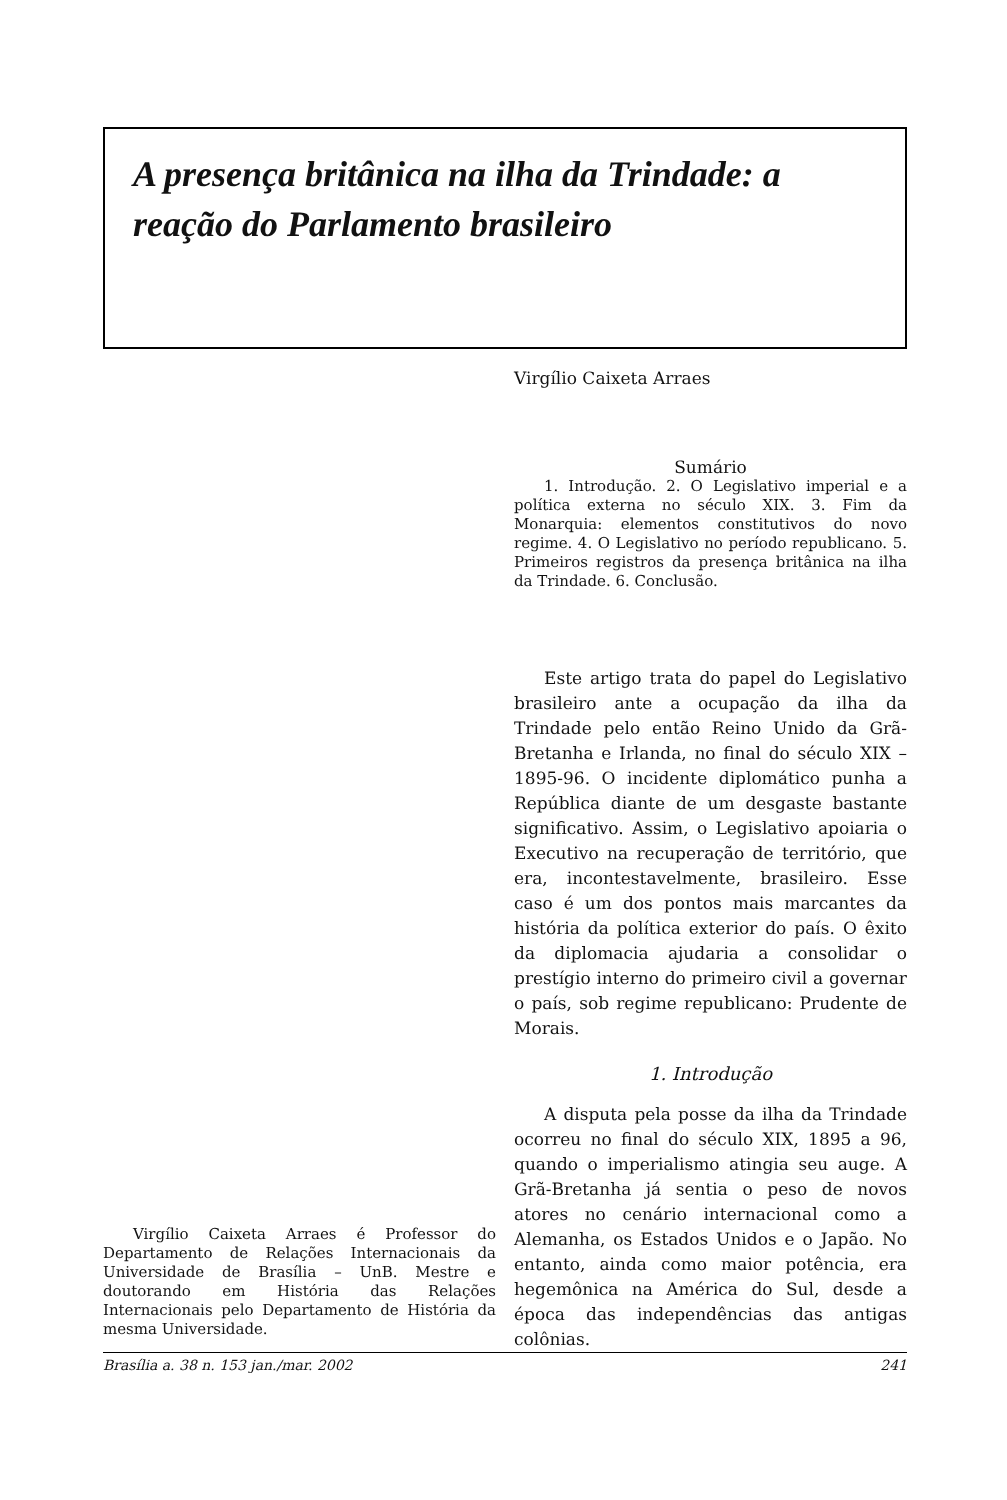A presença britânica na ilha da Trindade: a reação do Parlamento brasileiro
Virgílio Caixeta Arraes é Professor do Departamento de Relações Internacionais da Universidade de Brasília – UnB. Mestre e doutorando em História das Relações Internacionais pelo Departamento de História da mesma Universidade.
Virgílio Caixeta Arraes
Sumário
1. Introdução. 2. O Legislativo imperial e a política externa no século XIX. 3. Fim da Monarquia: elementos constitutivos do novo regime. 4. O Legislativo no período republicano. 5. Primeiros registros da presença britânica na ilha da Trindade. 6. Conclusão.
Este artigo trata do papel do Legislativo brasileiro ante a ocupação da ilha da Trindade pelo então Reino Unido da Grã-Bretanha e Irlanda, no final do século XIX – 1895-96. O incidente diplomático punha a República diante de um desgaste bastante significativo. Assim, o Legislativo apoiaria o Executivo na recuperação de território, que era, incontestavelmente, brasileiro. Esse caso é um dos pontos mais marcantes da história da política exterior do país. O êxito da diplomacia ajudaria a consolidar o prestígio interno do primeiro civil a governar o país, sob regime republicano: Prudente de Morais.
1. Introdução
A disputa pela posse da ilha da Trindade ocorreu no final do século XIX, 1895 a 96, quando o imperialismo atingia seu auge. A Grã-Bretanha já sentia o peso de novos atores no cenário internacional como a Alemanha, os Estados Unidos e o Japão. No entanto, ainda como maior potência, era hegemônica na América do Sul, desde a época das independências das antigas colônias.
Brasília a. 38 n. 153 jan./mar. 2002 241